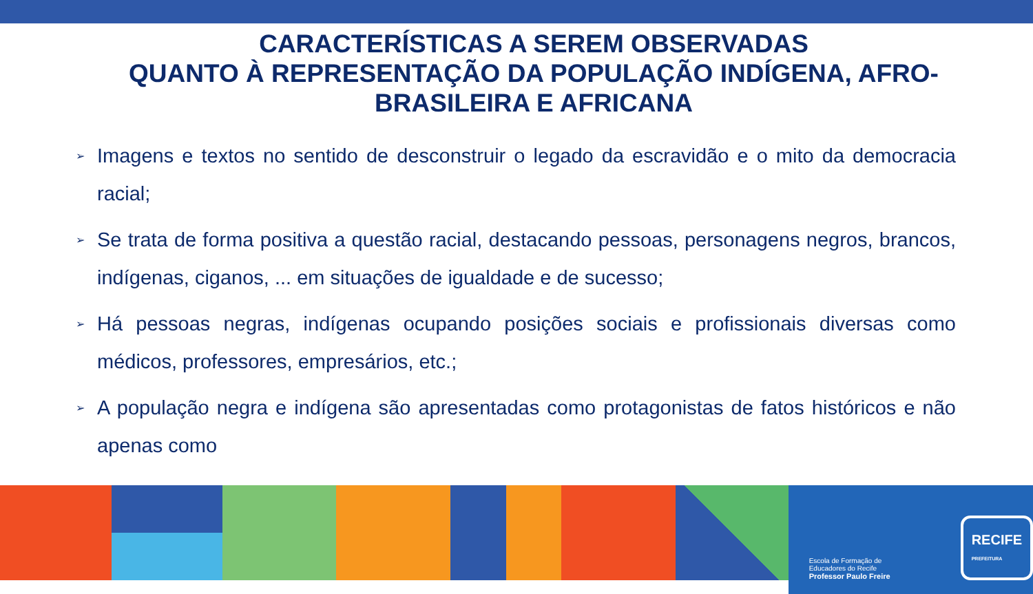CARACTERÍSTICAS A SEREM OBSERVADAS
QUANTO À REPRESENTAÇÃO DA POPULAÇÃO INDÍGENA, AFRO-BRASILEIRA E AFRICANA
➢ Imagens e textos no sentido de desconstruir o legado da escravidão e o mito da democracia racial;
➢ Se trata de forma positiva a questão racial, destacando pessoas, personagens negros, brancos, indígenas, ciganos, ... em situações de igualdade e de sucesso;
➢ Há pessoas negras, indígenas ocupando posições sociais e profissionais diversas como médicos, professores, empresários, etc.;
➢ A população negra e indígena são apresentadas como protagonistas de fatos históricos e não apenas como
Escola de Formação de Educadores do Recife
Professor Paulo Freire RECIFE
PREFEITURA